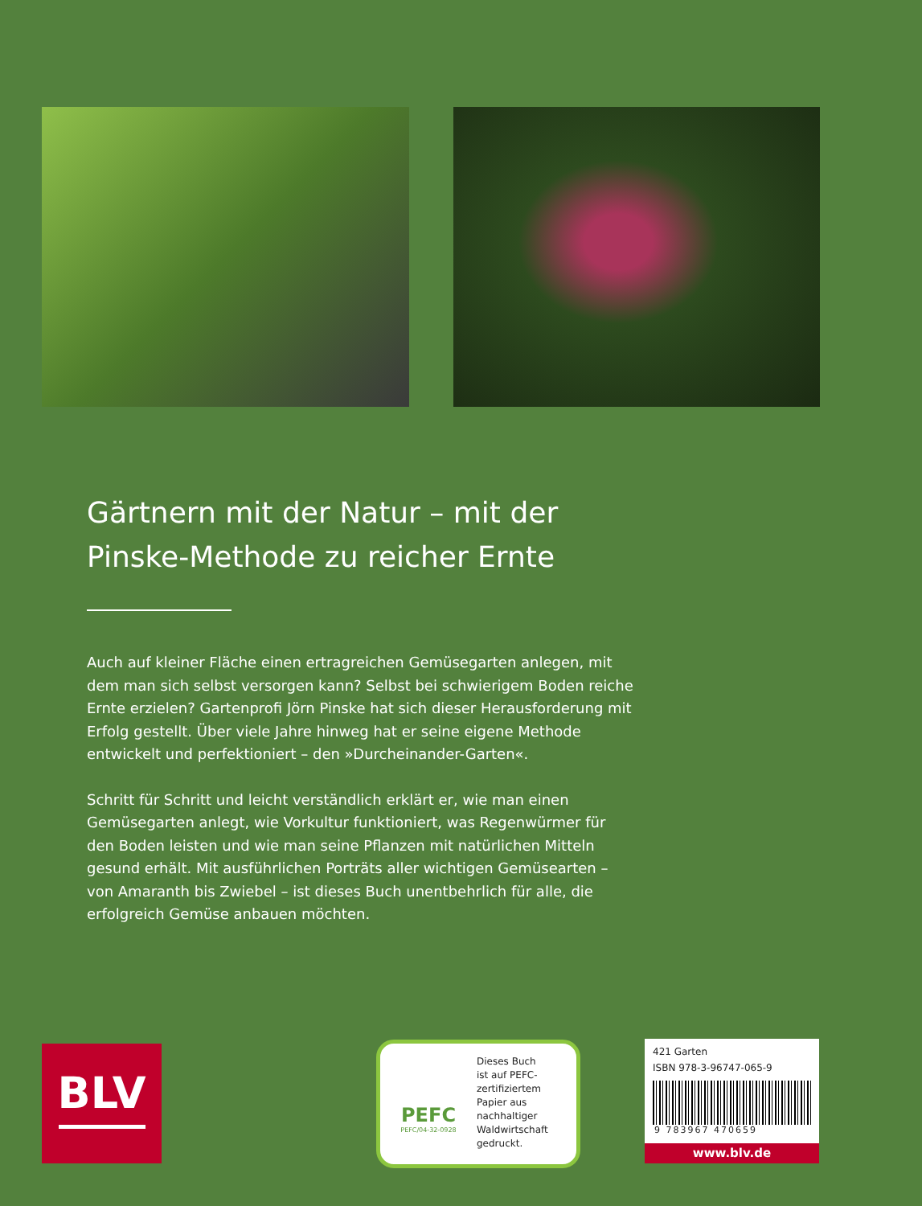Gärtnern mit der Natur – mit der Pinske-Methode zu reicher Ernte
Auch auf kleiner Fläche einen ertragreichen Gemüsegarten anlegen, mit dem man sich selbst versorgen kann? Selbst bei schwierigem Boden reiche Ernte erzielen? Gartenprofi Jörn Pinske hat sich dieser Herausforderung mit Erfolg gestellt. Über viele Jahre hinweg hat er seine eigene Methode entwickelt und perfektioniert – den »Durcheinander-Garten«.
Schritt für Schritt und leicht verständlich erklärt er, wie man einen Gemüsegarten anlegt, wie Vorkultur funktioniert, was Regenwürmer für den Boden leisten und wie man seine Pflanzen mit natürlichen Mitteln gesund erhält. Mit ausführlichen Porträts aller wichtigen Gemüsearten – von Amaranth bis Zwiebel – ist dieses Buch unentbehrlich für alle, die erfolgreich Gemüse anbauen möchten.
BLV
PEFC
PEFC/04-32-0928
Dieses Buch
ist auf PEFC-
zertifiziertem
Papier aus
nachhaltiger
Waldwirtschaft
gedruckt.
421 Garten
ISBN 978-3-96747-065-9
9 783967 470659
www.blv.de